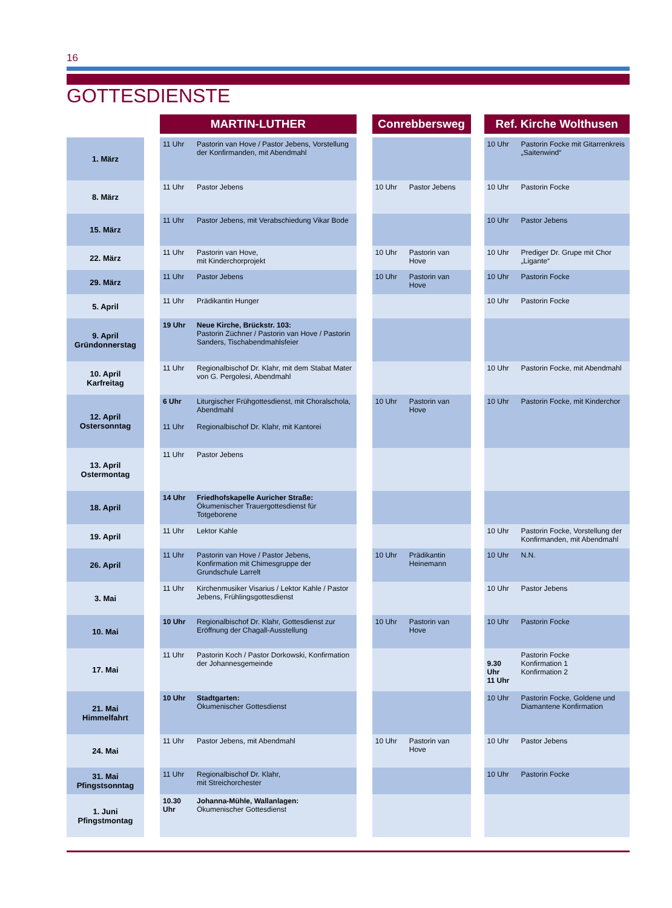16
GOTTESDIENSTE
| | | MARTIN-LUTHER | | | Conrebbersweg | | | Ref. Kirche Wolthusen | |
| --- | --- | --- | --- | --- | --- | --- | --- | --- | --- |
| 1. März | | 11 Uhr | Pastorin van Hove / Pastor Jebens, Vorstellung der Konfirmanden, mit Abendmahl | | | | | 10 Uhr | Pastorin Focke mit Gitarrenkreis „Saitenwind“ |
| 8. März | | 11 Uhr | Pastor Jebens | | 10 Uhr | Pastor Jebens | | 10 Uhr | Pastorin Focke |
| 15. März | | 11 Uhr | Pastor Jebens, mit Verabschiedung Vikar Bode | | | | | 10 Uhr | Pastor Jebens |
| 22. März | | 11 Uhr | Pastorin van Hove, mit Kinderchorprojekt | | 10 Uhr | Pastorin van Hove | | 10 Uhr | Prediger Dr. Grupe mit Chor „Ligante“ |
| 29. März | | 11 Uhr | Pastor Jebens | | 10 Uhr | Pastorin van Hove | | 10 Uhr | Pastorin Focke |
| 5. April | | 11 Uhr | Prädikantin Hunger | | | | | 10 Uhr | Pastorin Focke |
| 9. April Gründonnerstag | | 19 Uhr | Neue Kirche, Brückstr. 103: Pastorin Züchner / Pastorin van Hove / Pastorin Sanders, Tischabendmahlsfeier | | | | | | |
| 10. April Karfreitag | | 11 Uhr | Regionalbischof Dr. Klahr, mit dem Stabat Mater von G. Pergolesi, Abendmahl | | | | | 10 Uhr | Pastorin Focke, mit Abendmahl |
| 12. April Ostersonntag | | 6 Uhr 11 Uhr | Liturgischer Frühgottesdienst, mit Choralschola, Abendmahl Regionalbischof Dr. Klahr, mit Kantorei | | 10 Uhr | Pastorin van Hove | | 10 Uhr | Pastorin Focke, mit Kinderchor |
| 13. April Ostermontag | | 11 Uhr | Pastor Jebens | | | | | | |
| 18. April | | 14 Uhr | Friedhofskapelle Auricher Straße: Ökumenischer Trauergottesdienst für Totgeborene | | | | | | |
| 19. April | | 11 Uhr | Lektor Kahle | | | | | 10 Uhr | Pastorin Focke, Vorstellung der Konfirmanden, mit Abendmahl |
| 26. April | | 11 Uhr | Pastorin van Hove / Pastor Jebens, Konfirmation mit Chimesgruppe der Grundschule Larrelt | | 10 Uhr | Prädikantin Heinemann | | 10 Uhr | N.N. |
| 3. Mai | | 11 Uhr | Kirchenmusiker Visarius / Lektor Kahle / Pastor Jebens, Frühlingsgottesdienst | | | | | 10 Uhr | Pastor Jebens |
| 10. Mai | | 10 Uhr | Regionalbischof Dr. Klahr, Gottesdienst zur Eröffnung der Chagall-Ausstellung | | 10 Uhr | Pastorin van Hove | | 10 Uhr | Pastorin Focke |
| 17. Mai | | 11 Uhr | Pastorin Koch / Pastor Dorkowski, Konfirmation der Johannesgemeinde | | | | | 9.30 Uhr 11 Uhr | Pastorin Focke Konfirmation 1 Konfirmation 2 |
| 21. Mai Himmelfahrt | | 10 Uhr | Stadtgarten: Ökumenischer Gottesdienst | | | | | 10 Uhr | Pastorin Focke, Goldene und Diamantene Konfirmation |
| 24. Mai | | 11 Uhr | Pastor Jebens, mit Abendmahl | | 10 Uhr | Pastorin van Hove | | 10 Uhr | Pastor Jebens |
| 31. Mai Pfingstsonntag | | 11 Uhr | Regionalbischof Dr. Klahr, mit Streichorchester | | | | | 10 Uhr | Pastorin Focke |
| 1. Juni Pfingstmontag | | 10.30 Uhr | Johanna-Mühle, Wallanlagen: Ökumenischer Gottesdienst | | | | | | |